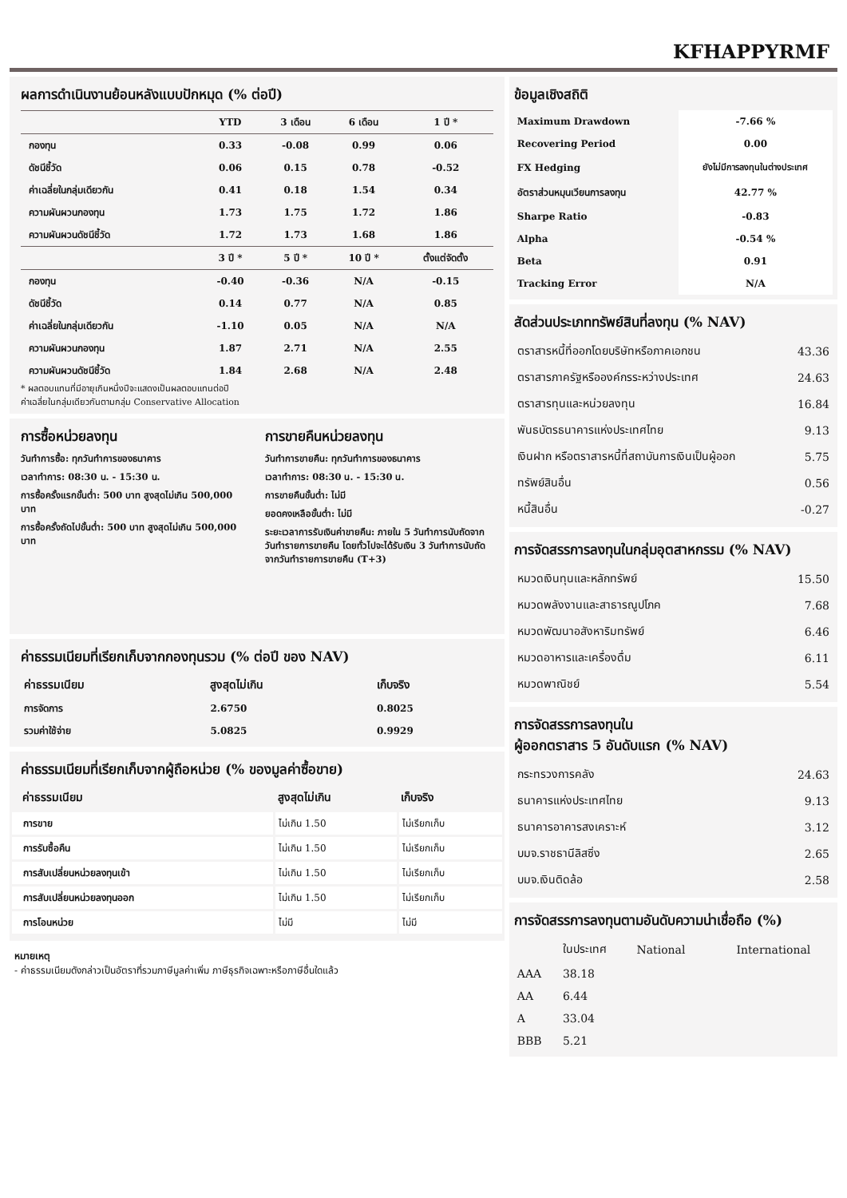KFHAPPYRMF
ผลการดำเนินงานย้อนหลังแบบปักหมุด (% ต่อปี)
| | YTD | 3 เดือน | 6 เดือน | 1 ปี * |
| --- | --- | --- | --- | --- |
| กองทุน | 0.33 | -0.08 | 0.99 | 0.06 |
| ดัชนีชี้วัด | 0.06 | 0.15 | 0.78 | -0.52 |
| ค่าเฉลี่ยในกลุ่มเดียวกัน | 0.41 | 0.18 | 1.54 | 0.34 |
| ความผันผวนกองทุน | 1.73 | 1.75 | 1.72 | 1.86 |
| ความผันผวนดัชนีชี้วัด | 1.72 | 1.73 | 1.68 | 1.86 |
| | 3 ปี * | 5 ปี * | 10 ปี * | ตั้งแต่จัดตั้ง |
| กองทุน | -0.40 | -0.36 | N/A | -0.15 |
| ดัชนีชี้วัด | 0.14 | 0.77 | N/A | 0.85 |
| ค่าเฉลี่ยในกลุ่มเดียวกัน | -1.10 | 0.05 | N/A | N/A |
| ความผันผวนกองทุน | 1.87 | 2.71 | N/A | 2.55 |
| ความผันผวนดัชนีชี้วัด | 1.84 | 2.68 | N/A | 2.48 |
* ผลตอบแทนที่มีอายุเกินหนึ่งปีจะแสดงเป็นผลตอบแทนต่อปี
ค่าเฉลี่ยในกลุ่มเดียวกันตามกลุ่ม Conservative Allocation
การซื้อหน่วยลงทุน
วันทำการซื้อ: ทุกวันทำการของธนาคาร
เวลาทำการ: 08:30 น. - 15:30 น.
การซื้อครั้งแรกขั้นต่ำ: 500 บาท สูงสุดไม่เกิน 500,000 บาท
การซื้อครั้งถัดไปขั้นต่ำ: 500 บาท สูงสุดไม่เกิน 500,000 บาท
การขายคืนหน่วยลงทุน
วันทำการขายคืน: ทุกวันทำการของธนาคาร
เวลาทำการ: 08:30 น. - 15:30 น.
การขายคืนขั้นต่ำ: ไม่มี
ยอดคงเหลือขั้นต่ำ: ไม่มี
ระยะเวลาการรับเงินค่าขายคืน: ภายใน 5 วันทำการนับถัดจากวันทำรายการขายคืน โดยทั่วไปจะได้รับเงิน 3 วันทำการนับถัดจากวันทำรายการขายคืน (T+3)
ค่าธรรมเนียมที่เรียกเก็บจากกองทุนรวม (% ต่อปี ของ NAV)
| ค่าธรรมเนียม | สูงสุดไม่เกิน | เก็บจริง |
| --- | --- | --- |
| การจัดการ | 2.6750 | 0.8025 |
| รวมค่าใช้จ่าย | 5.0825 | 0.9929 |
ค่าธรรมเนียมที่เรียกเก็บจากผู้ถือหน่วย (% ของมูลค่าซื้อขาย)
| ค่าธรรมเนียม | สูงสุดไม่เกิน | เก็บจริง |
| --- | --- | --- |
| การขาย | ไม่เกิน 1.50 | ไม่เรียกเก็บ |
| การรับซื้อคืน | ไม่เกิน 1.50 | ไม่เรียกเก็บ |
| การสับเปลี่ยนหน่วยลงทุนเข้า | ไม่เกิน 1.50 | ไม่เรียกเก็บ |
| การสับเปลี่ยนหน่วยลงทุนออก | ไม่เกิน 1.50 | ไม่เรียกเก็บ |
| การโอนหน่วย | ไม่มี | ไม่มี |
หมายเหตุ
- ค่าธรรมเนียมดังกล่าวเป็นอัตราที่รวมภาษีมูลค่าเพิ่ม ภาษีธุรกิจเฉพาะหรือภาษีอื่นใดแล้ว
ข้อมูลเชิงสถิติ
| Maximum Drawdown | -7.66 % |
| Recovering Period | 0.00 |
| FX Hedging | ยังไม่มีการลงทุนในต่างประเทศ |
| อัตราส่วนหมุนเวียนการลงทุน | 42.77 % |
| Sharpe Ratio | -0.83 |
| Alpha | -0.54 % |
| Beta | 0.91 |
| Tracking Error | N/A |
สัดส่วนประเภททรัพย์สินที่ลงทุน (% NAV)
| ตราสารหนี้ที่ออกโดยบริษัทหรือภาคเอกชน | 43.36 |
| ตราสารภาครัฐหรือองค์กรระหว่างประเทศ | 24.63 |
| ตราสารทุนและหน่วยลงทุน | 16.84 |
| พันธบัตรธนาคารแห่งประเทศไทย | 9.13 |
| เงินฝาก หรือตราสารหนี้ที่สถาบันการเงินเป็นผู้ออก | 5.75 |
| ทรัพย์สินอื่น | 0.56 |
| หนี้สินอื่น | -0.27 |
การจัดสรรการลงทุนในกลุ่มอุตสาหกรรม (% NAV)
| หมวดเงินทุนและหลักทรัพย์ | 15.50 |
| หมวดพลังงานและสาธารณูปโภค | 7.68 |
| หมวดพัฒนาอสังหาริมทรัพย์ | 6.46 |
| หมวดอาหารและเครื่องดื่ม | 6.11 |
| หมวดพาณิชย์ | 5.54 |
การจัดสรรการลงทุนใน
ผู้ออกตราสาร 5 อันดับแรก (% NAV)
| กระทรวงการคลัง | 24.63 |
| ธนาคารแห่งประเทศไทย | 9.13 |
| ธนาคารอาคารสงเคราะห์ | 3.12 |
| บมจ.ราชธานีลิสซิ่ง | 2.65 |
| บมจ.เงินติดล้อ | 2.58 |
การจัดสรรการลงทุนตามอันดับความน่าเชื่อถือ (%)
| | ในประเทศ | National | International |
| AAA | 38.18 | | |
| AA | 6.44 | | |
| A | 33.04 | | |
| BBB | 5.21 | | |